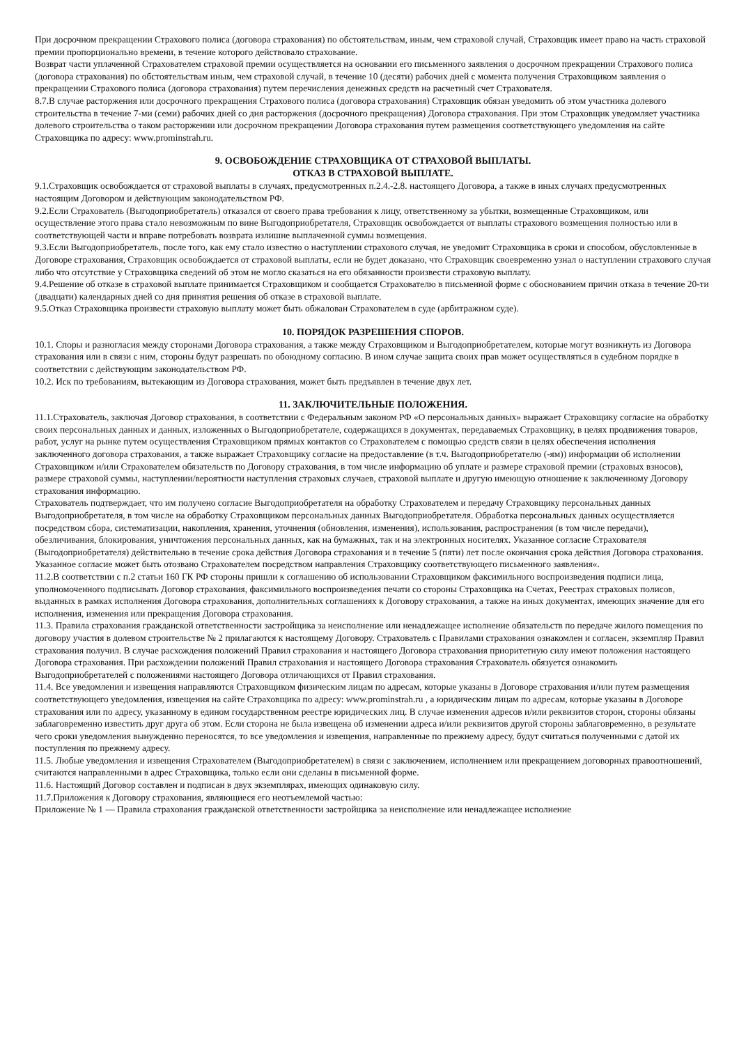При досрочном прекращении Страхового полиса (договора страхования) по обстоятельствам, иным, чем страховой случай, Страховщик имеет право на часть страховой премии пропорционально времени, в течение которого действовало страхование.
Возврат части уплаченной Страхователем страховой премии осуществляется на основании его письменного заявления о досрочном прекращении Страхового полиса (договора страхования) по обстоятельствам иным, чем страховой случай, в течение 10 (десяти) рабочих дней с момента получения Страховщиком заявления о прекращении Страхового полиса (договора страхования) путем перечисления денежных средств на расчетный счет Страхователя.
8.7.В случае расторжения или досрочного прекращения Страхового полиса (договора страхования) Страховщик обязан уведомить об этом участника долевого строительства в течение 7-ми (семи) рабочих дней со дня расторжения (досрочного прекращения) Договора страхования. При этом Страховщик уведомляет участника долевого строительства о таком расторжении или досрочном прекращении Договора страхования путем размещения соответствующего уведомления на сайте Страховщика по адресу: www.prominstrah.ru.
9. ОСВОБОЖДЕНИЕ СТРАХОВЩИКА ОТ СТРАХОВОЙ ВЫПЛАТЫ.
ОТКАЗ В СТРАХОВОЙ ВЫПЛАТЕ.
9.1.Страховщик освобождается от страховой выплаты в случаях, предусмотренных п.2.4.-2.8. настоящего Договора, а также в иных случаях предусмотренных настоящим Договором и действующим законодательством РФ.
9.2.Если Страхователь (Выгодоприобретатель) отказался от своего права требования к лицу, ответственному за убытки, возмещенные Страховщиком, или осуществление этого права стало невозможным по вине Выгодоприобретателя, Страховщик освобождается от выплаты страхового возмещения полностью или в соответствующей части и вправе потребовать возврата излишне выплаченной суммы возмещения.
9.3.Если Выгодоприобретатель, после того, как ему стало известно о наступлении страхового случая, не уведомит Страховщика в сроки и способом, обусловленные в Договоре страхования, Страховщик освобождается от страховой выплаты, если не будет доказано, что Страховщик своевременно узнал о наступлении страхового случая либо что отсутствие у Страховщика сведений об этом не могло сказаться на его обязанности произвести страховую выплату.
9.4.Решение об отказе в страховой выплате принимается Страховщиком и сообщается Страхователю в письменной форме с обоснованием причин отказа в течение 20-ти (двадцати) календарных дней со дня принятия решения об отказе в страховой выплате.
9.5.Отказ Страховщика произвести страховую выплату может быть обжалован Страхователем в суде (арбитражном суде).
10. ПОРЯДОК РАЗРЕШЕНИЯ СПОРОВ.
10.1. Споры и разногласия между сторонами Договора страхования, а также между Страховщиком и Выгодоприобретателем, которые могут возникнуть из Договора страхования или в связи с ним, стороны будут разрешать по обоюдному согласию. В ином случае защита своих прав может осуществляться в судебном порядке в соответствии с действующим законодательством РФ.
10.2. Иск по требованиям, вытекающим из Договора страхования, может быть предъявлен в течение двух лет.
11. ЗАКЛЮЧИТЕЛЬНЫЕ ПОЛОЖЕНИЯ.
11.1.Страхователь, заключая Договор страхования, в соответствии с Федеральным законом РФ «О персональных данных» выражает Страховщику согласие на обработку своих персональных данных и данных, изложенных о Выгодоприобретателе, содержащихся в документах, передаваемых Страховщику, в целях продвижения товаров, работ, услуг на рынке путем осуществления Страховщиком прямых контактов со Страхователем с помощью средств связи в целях обеспечения исполнения заключенного договора страхования, а также выражает Страховщику согласие на предоставление (в т.ч. Выгодоприобретателю (-ям)) информации об исполнении Страховщиком и/или Страхователем обязательств по Договору страхования, в том числе информацию об уплате и размере страховой премии (страховых взносов), размере страховой суммы, наступлении/вероятности наступления страховых случаев, страховой выплате и другую имеющую отношение к заключенному Договору страхования информацию.
Страхователь подтверждает, что им получено согласие Выгодоприобретателя на обработку Страхователем и передачу Страховщику персональных данных Выгодоприобретателя, в том числе на обработку Страховщиком персональных данных Выгодоприобретателя. Обработка персональных данных осуществляется посредством сбора, систематизации, накопления, хранения, уточнения (обновления, изменения), использования, распространения (в том числе передачи), обезличивания, блокирования, уничтожения персональных данных, как на бумажных, так и на электронных носителях. Указанное согласие Страхователя (Выгодоприобретателя) действительно в течение срока действия Договора страхования и в течение 5 (пяти) лет после окончания срока действия Договора страхования. Указанное согласие может быть отозвано Страхователем посредством направления Страховщику соответствующего письменного заявления«.
11.2.В соответствии с п.2 статьи 160 ГК РФ стороны пришли к соглашению об использовании Страховщиком факсимильного воспроизведения подписи лица, уполномоченного подписывать Договор страхования, факсимильного воспроизведения печати со стороны Страховщика на Счетах, Реестрах страховых полисов, выданных в рамках исполнения Договора страхования, дополнительных соглашениях к Договору страхования, а также на иных документах, имеющих значение для его исполнения, изменения или прекращения Договора страхования.
11.3. Правила страхования гражданской ответственности застройщика за неисполнение или ненадлежащее исполнение обязательств по передаче жилого помещения по договору участия в долевом строительстве № 2 прилагаются к настоящему Договору. Страхователь с Правилами страхования ознакомлен и согласен, экземпляр Правил страхования получил. В случае расхождения положений Правил страхования и настоящего Договора страхования приоритетную силу имеют положения настоящего Договора страхования. При расхождении положений Правил страхования и настоящего Договора страхования Страхователь обязуется ознакомить Выгодоприобретателей с положениями настоящего Договора отличающихся от Правил страхования.
11.4. Все уведомления и извещения направляются Страховщиком физическим лицам по адресам, которые указаны в Договоре страхования и/или путем размещения соответствующего уведомления, извещения на сайте Страховщика по адресу: www.prominstrah.ru , а юридическим лицам по адресам, которые указаны в Договоре страхования или по адресу, указанному в едином государственном реестре юридических лиц. В случае изменения адресов и/или реквизитов сторон, стороны обязаны заблаговременно известить друг друга об этом. Если сторона не была извещена об изменении адреса и/или реквизитов другой стороны заблаговременно, в результате чего сроки уведомления вынужденно переносятся, то все уведомления и извещения, направленные по прежнему адресу, будут считаться полученными с датой их поступления по прежнему адресу.
11.5. Любые уведомления и извещения Страхователем (Выгодоприобретателем) в связи с заключением, исполнением или прекращением договорных правоотношений, считаются направленными в адрес Страховщика, только если они сделаны в письменной форме.
11.6. Настоящий Договор составлен и подписан в двух экземплярах, имеющих одинаковую силу.
11.7.Приложения к Договору страхования, являющиеся его неотъемлемой частью:
Приложение № 1 — Правила страхования гражданской ответственности застройщика за неисполнение или ненадлежащее исполнение